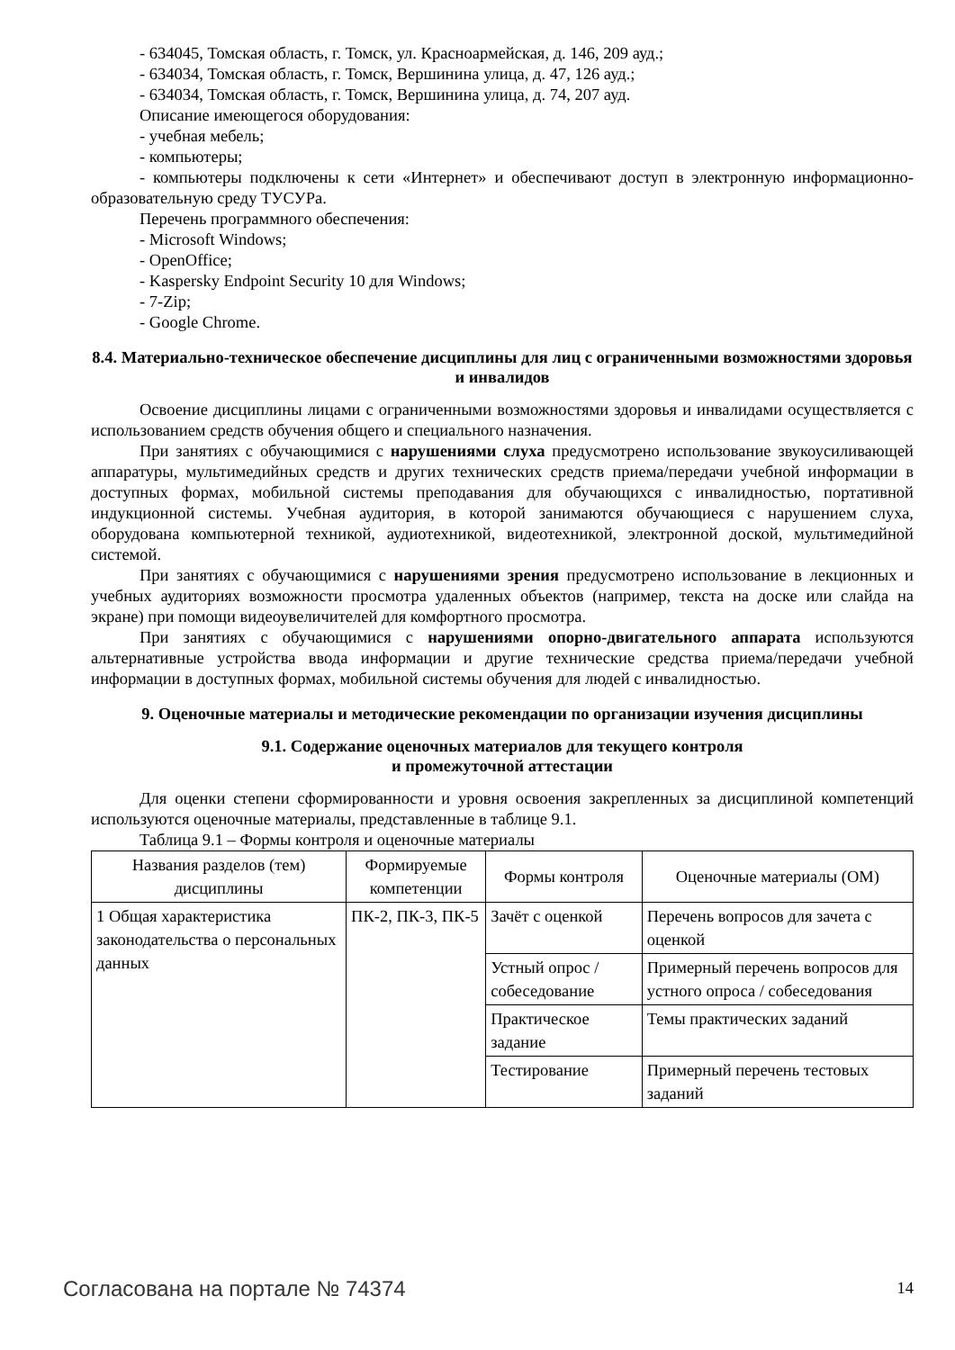- 634045, Томская область, г. Томск, ул. Красноармейская, д. 146, 209 ауд.;
- 634034, Томская область, г. Томск, Вершинина улица, д. 47, 126 ауд.;
- 634034, Томская область, г. Томск, Вершинина улица, д. 74, 207 ауд.
Описание имеющегося оборудования:
- учебная мебель;
- компьютеры;
- компьютеры подключены к сети «Интернет» и обеспечивают доступ в электронную информационно-образовательную среду ТУСУРа.
Перечень программного обеспечения:
- Microsoft Windows;
- OpenOffice;
- Kaspersky Endpoint Security 10 для Windows;
- 7-Zip;
- Google Chrome.
8.4. Материально-техническое обеспечение дисциплины для лиц с ограниченными возможностями здоровья и инвалидов
Освоение дисциплины лицами с ограниченными возможностями здоровья и инвалидами осуществляется с использованием средств обучения общего и специального назначения.
При занятиях с обучающимися с нарушениями слуха предусмотрено использование звукоусиливающей аппаратуры, мультимедийных средств и других технических средств приема/передачи учебной информации в доступных формах, мобильной системы преподавания для обучающихся с инвалидностью, портативной индукционной системы. Учебная аудитория, в которой занимаются обучающиеся с нарушением слуха, оборудована компьютерной техникой, аудиотехникой, видеотехникой, электронной доской, мультимедийной системой.
При занятиях с обучающимися с нарушениями зрения предусмотрено использование в лекционных и учебных аудиториях возможности просмотра удаленных объектов (например, текста на доске или слайда на экране) при помощи видеоувеличителей для комфортного просмотра.
При занятиях с обучающимися с нарушениями опорно-двигательного аппарата используются альтернативные устройства ввода информации и другие технические средства приема/передачи учебной информации в доступных формах, мобильной системы обучения для людей с инвалидностью.
9. Оценочные материалы и методические рекомендации по организации изучения дисциплины
9.1. Содержание оценочных материалов для текущего контроля
и промежуточной аттестации
Для оценки степени сформированности и уровня освоения закрепленных за дисциплиной компетенций используются оценочные материалы, представленные в таблице 9.1.
Таблица 9.1 – Формы контроля и оценочные материалы
| Названия разделов (тем) дисциплины | Формируемые компетенции | Формы контроля | Оценочные материалы (ОМ) |
| --- | --- | --- | --- |
| 1 Общая характеристика законодательства о персональных данных | ПК-2, ПК-3, ПК-5 | Зачёт с оценкой | Перечень вопросов для зачета с оценкой |
| | | Устный опрос / собеседование | Примерный перечень вопросов для устного опроса / собеседования |
| | | Практическое задание | Темы практических заданий |
| | | Тестирование | Примерный перечень тестовых заданий |
Согласована на портале № 74374 14